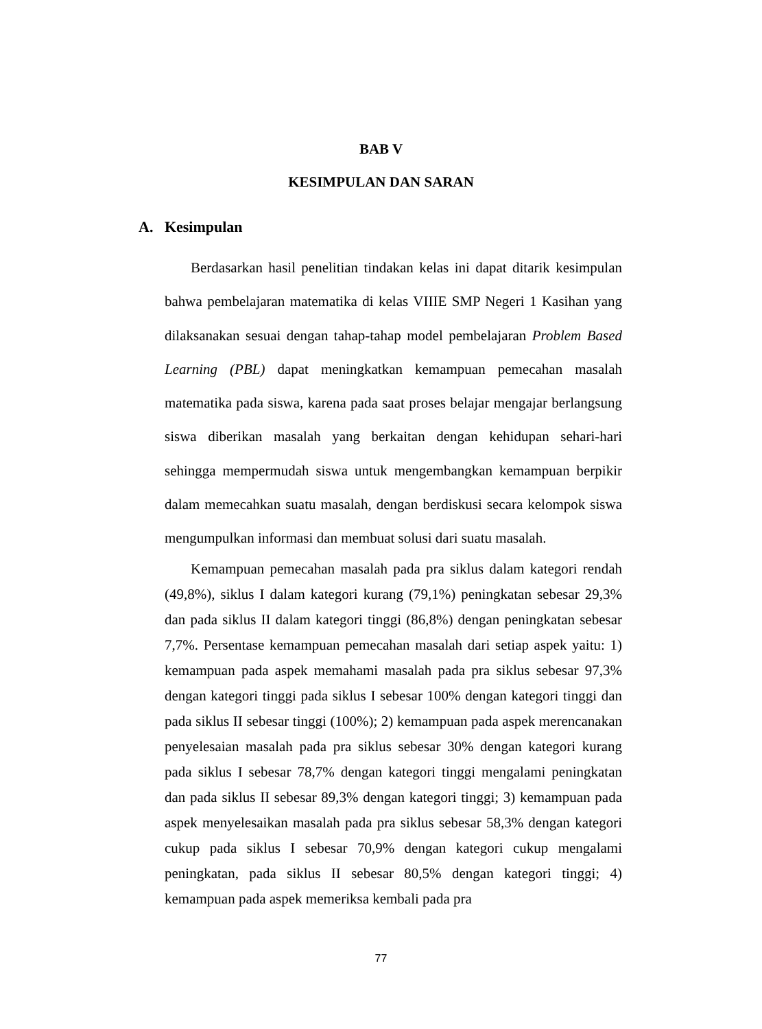BAB V
KESIMPULAN DAN SARAN
A. Kesimpulan
Berdasarkan hasil penelitian tindakan kelas ini dapat ditarik kesimpulan bahwa pembelajaran matematika di kelas VIIIE SMP Negeri 1 Kasihan yang dilaksanakan sesuai dengan tahap-tahap model pembelajaran Problem Based Learning (PBL) dapat meningkatkan kemampuan pemecahan masalah matematika pada siswa, karena pada saat proses belajar mengajar berlangsung siswa diberikan masalah yang berkaitan dengan kehidupan sehari-hari sehingga mempermudah siswa untuk mengembangkan kemampuan berpikir dalam memecahkan suatu masalah, dengan berdiskusi secara kelompok siswa mengumpulkan informasi dan membuat solusi dari suatu masalah.
Kemampuan pemecahan masalah pada pra siklus dalam kategori rendah (49,8%), siklus I dalam kategori kurang (79,1%) peningkatan sebesar 29,3% dan pada siklus II dalam kategori tinggi (86,8%) dengan peningkatan sebesar 7,7%. Persentase kemampuan pemecahan masalah dari setiap aspek yaitu: 1) kemampuan pada aspek memahami masalah pada pra siklus sebesar 97,3% dengan kategori tinggi pada siklus I sebesar 100% dengan kategori tinggi dan pada siklus II sebesar tinggi (100%); 2) kemampuan pada aspek merencanakan penyelesaian masalah pada pra siklus sebesar 30% dengan kategori kurang pada siklus I sebesar 78,7% dengan kategori tinggi mengalami peningkatan dan pada siklus II sebesar 89,3% dengan kategori tinggi; 3) kemampuan pada aspek menyelesaikan masalah pada pra siklus sebesar 58,3% dengan kategori cukup pada siklus I sebesar 70,9% dengan kategori cukup mengalami peningkatan, pada siklus II sebesar 80,5% dengan kategori tinggi; 4) kemampuan pada aspek memeriksa kembali pada pra
77